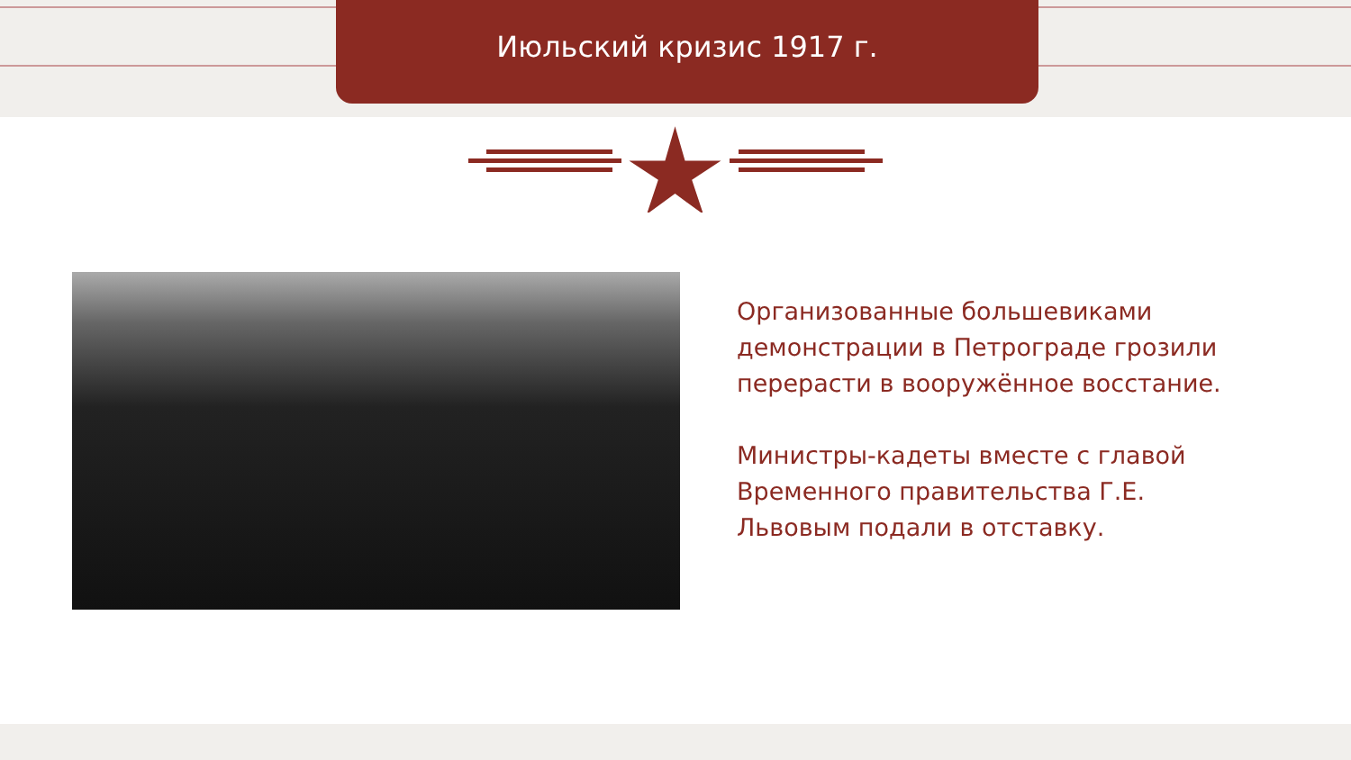Июльский кризис 1917 г.
Организованные большевиками демонстрации в Петрограде грозили перерасти в вооружённое восстание.
Министры-кадеты вместе с главой Временного правительства Г.Е. Львовым подали в отставку.